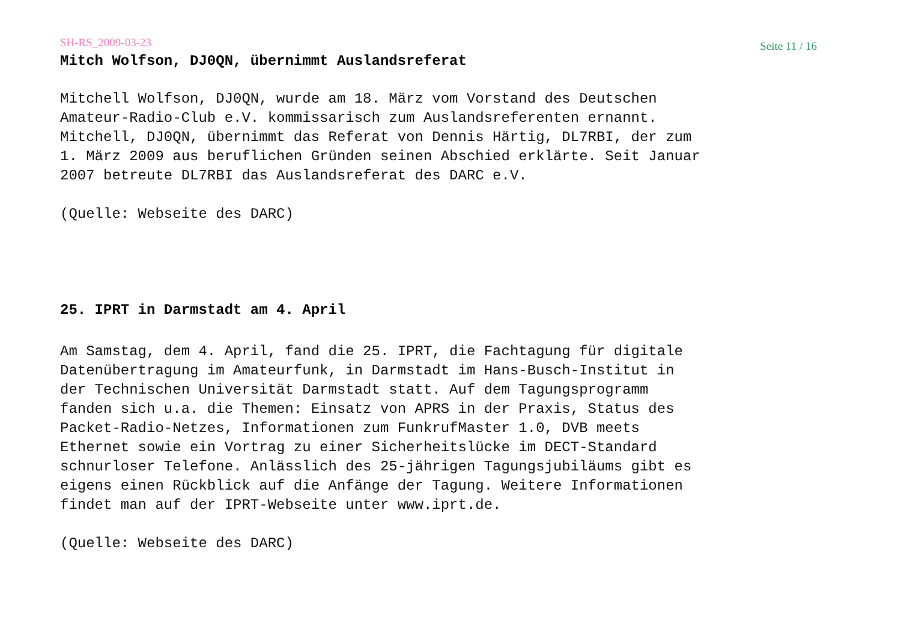SH-RS_2009-03-23 Seite 11 / 16
Mitch Wolfson, DJ0QN, übernimmt Auslandsreferat
Mitchell Wolfson, DJ0QN, wurde am 18. März vom Vorstand des Deutschen Amateur-Radio-Club e.V. kommissarisch zum Auslandsreferenten ernannt. Mitchell, DJ0QN, übernimmt das Referat von Dennis Härtig, DL7RBI, der zum 1. März 2009 aus beruflichen Gründen seinen Abschied erklärte. Seit Januar 2007 betreute DL7RBI das Auslandsreferat des DARC e.V.
(Quelle: Webseite des DARC)
25. IPRT in Darmstadt am 4. April
Am Samstag, dem 4. April, fand die 25. IPRT, die Fachtagung für digitale Datenübertragung im Amateurfunk, in Darmstadt im Hans-Busch-Institut in der Technischen Universität Darmstadt statt. Auf dem Tagungsprogramm fanden sich u.a. die Themen: Einsatz von APRS in der Praxis, Status des Packet-Radio-Netzes, Informationen zum FunkrufMaster 1.0, DVB meets Ethernet sowie ein Vortrag zu einer Sicherheitslücke im DECT-Standard schnurloser Telefone. Anlässlich des 25-jährigen Tagungsjubiläums gibt es eigens einen Rückblick auf die Anfänge der Tagung. Weitere Informationen findet man auf der IPRT-Webseite unter www.iprt.de.
(Quelle: Webseite des DARC)